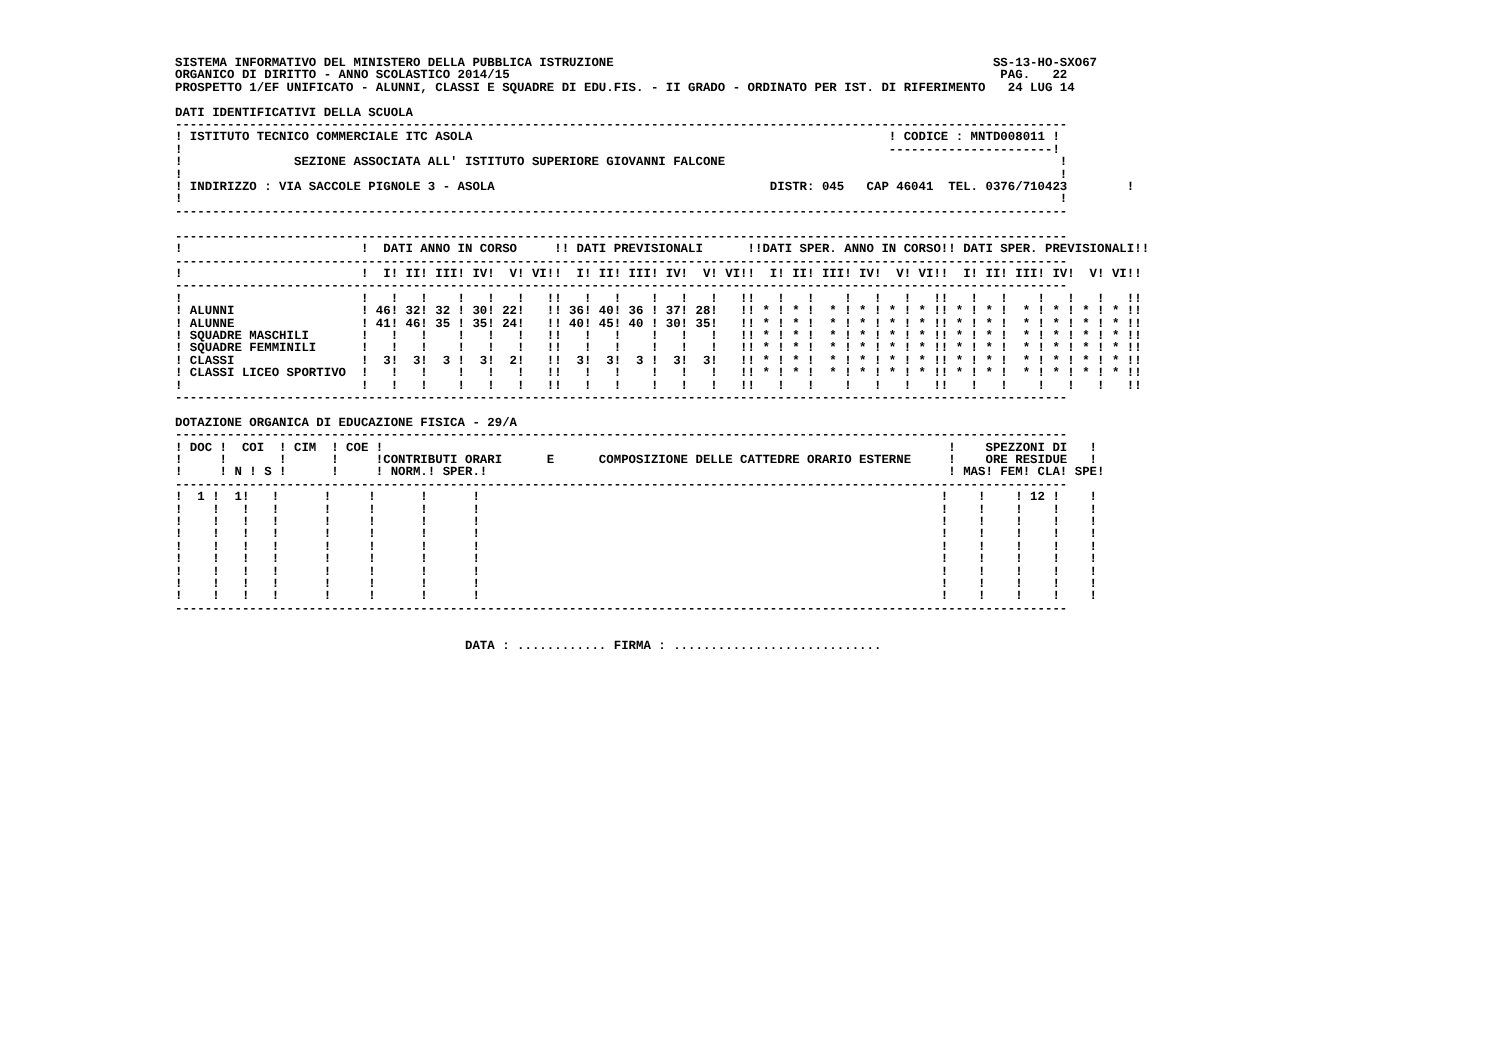SISTEMA INFORMATIVO DEL MINISTERO DELLA PUBBLICA ISTRUZIONE                                                   SS-13-HO-SXO67
ORGANICO DI DIRITTO - ANNO SCOLASTICO 2014/15                                                                  PAG.   22
PROSPETTO 1/EF UNIFICATO - ALUNNI, CLASSI E SQUADRE DI EDU.FIS. - II GRADO - ORDINATO PER IST. DI RIFERIMENTO   24 LUG 14

DATI IDENTIFICATIVI DELLA SCUOLA
------------------------------------------------------------------------------------------------------------------------
! ISTITUTO TECNICO COMMERCIALE ITC ASOLA                                                        ! CODICE : MNTD008011 !
!                                                                                               ----------------------!
!               SEZIONE ASSOCIATA ALL' ISTITUTO SUPERIORE GIOVANNI FALCONE                                             !
!                                                                                                                      !
! INDIRIZZO : VIA SACCOLE PIGNOLE 3 - ASOLA                                     DISTR: 045   CAP 46041  TEL. 0376/710423        !
!                                                                                                                      !
------------------------------------------------------------------------------------------------------------------------

------------------------------------------------------------------------------------------------------------------------
!                        !  DATI ANNO IN CORSO     !! DATI PREVISIONALI      !!DATI SPER. ANNO IN CORSO!! DATI SPER. PREVISIONALI!!
------------------------------------------------------------------------------------------------------------------------
!                        !  I! II! III! IV!  V! VI!!  I! II! III! IV!  V! VI!!  I! II! III! IV!  V! VI!!  I! II! III! IV!  V! VI!!
------------------------------------------------------------------------------------------------------------------------
!                        !   !   !    !   !   !   !!   !   !    !   !   !   !!   !   !    !   !   !   !!   !   !    !   !   !   !!
! ALUNNI                 ! 46! 32! 32 ! 30! 22!   !! 36! 40! 36 ! 37! 28!   !! * ! * !  * ! * ! * ! * !! * ! * !  * ! * ! * ! * !!
! ALUNNE                 ! 41! 46! 35 ! 35! 24!   !! 40! 45! 40 ! 30! 35!   !! * ! * !  * ! * ! * ! * !! * ! * !  * ! * ! * ! * !!
! SQUADRE MASCHILI       !   !   !    !   !   !   !!   !   !    !   !   !   !! * ! * !  * ! * ! * ! * !! * ! * !  * ! * ! * ! * !!
! SQUADRE FEMMINILI      !   !   !    !   !   !   !!   !   !    !   !   !   !! * ! * !  * ! * ! * ! * !! * ! * !  * ! * ! * ! * !!
! CLASSI                 !  3!  3!  3 !  3!  2!   !!  3!  3!  3 !  3!  3!   !! * ! * !  * ! * ! * ! * !! * ! * !  * ! * ! * ! * !!
! CLASSI LICEO SPORTIVO  !   !   !    !   !   !   !!   !   !    !   !   !   !! * ! * !  * ! * ! * ! * !! * ! * !  * ! * ! * ! * !!
!                        !   !   !    !   !   !   !!   !   !    !   !   !   !!   !   !    !   !   !   !!   !   !    !   !   !   !!
------------------------------------------------------------------------------------------------------------------------

DOTAZIONE ORGANICA DI EDUCAZIONE FISICA - 29/A
------------------------------------------------------------------------------------------------------------------------
! DOC !  COI  ! CIM  ! COE !                                                                            !    SPEZZONI DI   !
!     !       !      !     !CONTRIBUTI ORARI      E      COMPOSIZIONE DELLE CATTEDRE ORARIO ESTERNE     !    ORE RESIDUE   !
!     ! N ! S !      !     ! NORM.! SPER.!                                                              ! MAS! FEM! CLA! SPE!
------------------------------------------------------------------------------------------------------------------------
!  1 !  1!   !      !     !      !      !                                                              !    !    ! 12 !    !
!    !   !   !      !     !      !      !                                                              !    !    !    !    !
!    !   !   !      !     !      !      !                                                              !    !    !    !    !
!    !   !   !      !     !      !      !                                                              !    !    !    !    !
!    !   !   !      !     !      !      !                                                              !    !    !    !    !
!    !   !   !      !     !      !      !                                                              !    !    !    !    !
!    !   !   !      !     !      !      !                                                              !    !    !    !    !
!    !   !   !      !     !      !      !                                                              !    !    !    !    !
!    !   !   !      !     !      !      !                                                              !    !    !    !    !
------------------------------------------------------------------------------------------------------------------------


                                       DATA : ............ FIRMA : ............................